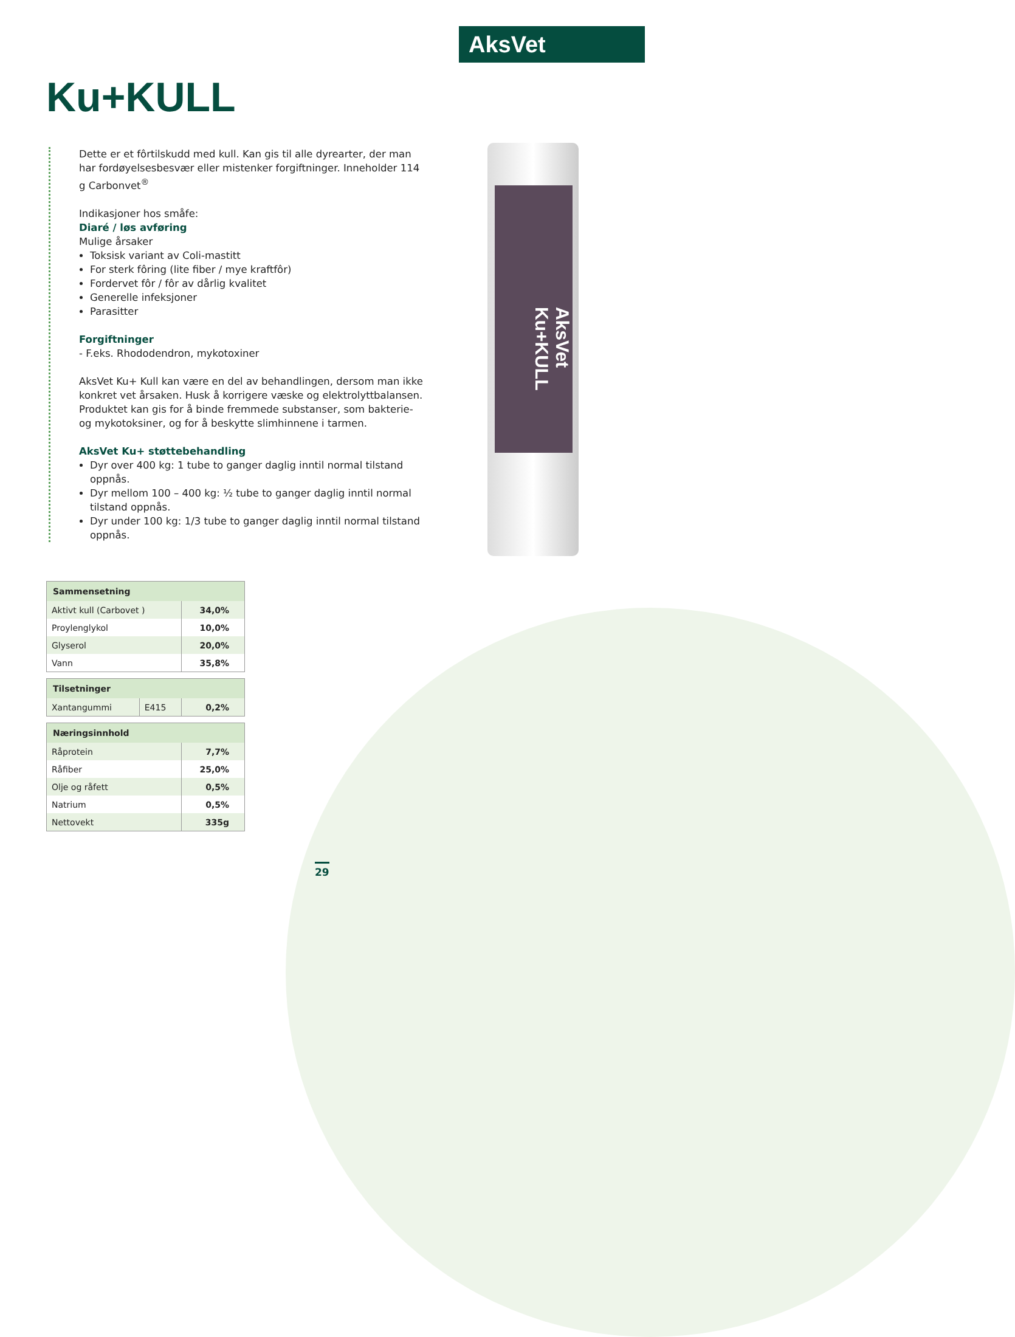AksVet
Ku+KULL
Dette er et fôrtilskudd med kull. Kan gis til alle dyrearter, der man har fordøyelsesbesvær eller mistenker forgiftninger. Inneholder 114 g Carbonvet<sup>®</sup>
Indikasjoner hos småfe:
Diaré / løs avføring
Mulige årsaker
Toksisk variant av Coli-mastitt
For sterk fôring (lite fiber / mye kraftfôr)
Fordervet fôr / fôr av dårlig kvalitet
Generelle infeksjoner
Parasitter
Forgiftninger
- F.eks. Rhododendron, mykotoxiner
AksVet Ku+ Kull kan være en del av behandlingen, dersom man ikke konkret vet årsaken. Husk å korrigere væske og elektrolyttbalansen. Produktet kan gis for å binde fremmede substanser, som bakterie- og mykotoksiner, og for å beskytte slimhinnene i tarmen.
AksVet Ku+ støttebehandling
Dyr over 400 kg: 1 tube to ganger daglig inntil normal tilstand oppnås.
Dyr mellom 100 – 400 kg: ½ tube to ganger daglig inntil normal tilstand oppnås.
Dyr under 100 kg: 1/3 tube to ganger daglig inntil normal tilstand oppnås.
AksVet Ku+KULL
| Sammensetning | |
| --- | --- |
| Aktivt kull (Carbovet ) | 34,0% |
| Proylenglykol | 10,0% |
| Glyserol | 20,0% |
| Vann | 35,8% |
| Tilsetninger | | |
| --- | --- | --- |
| Xantangummi | E415 | 0,2% |
| Næringsinnhold | |
| --- | --- |
| Råprotein | 7,7% |
| Råfiber | 25,0% |
| Olje og råfett | 0,5% |
| Natrium | 0,5% |
| Nettovekt | 335g |
29